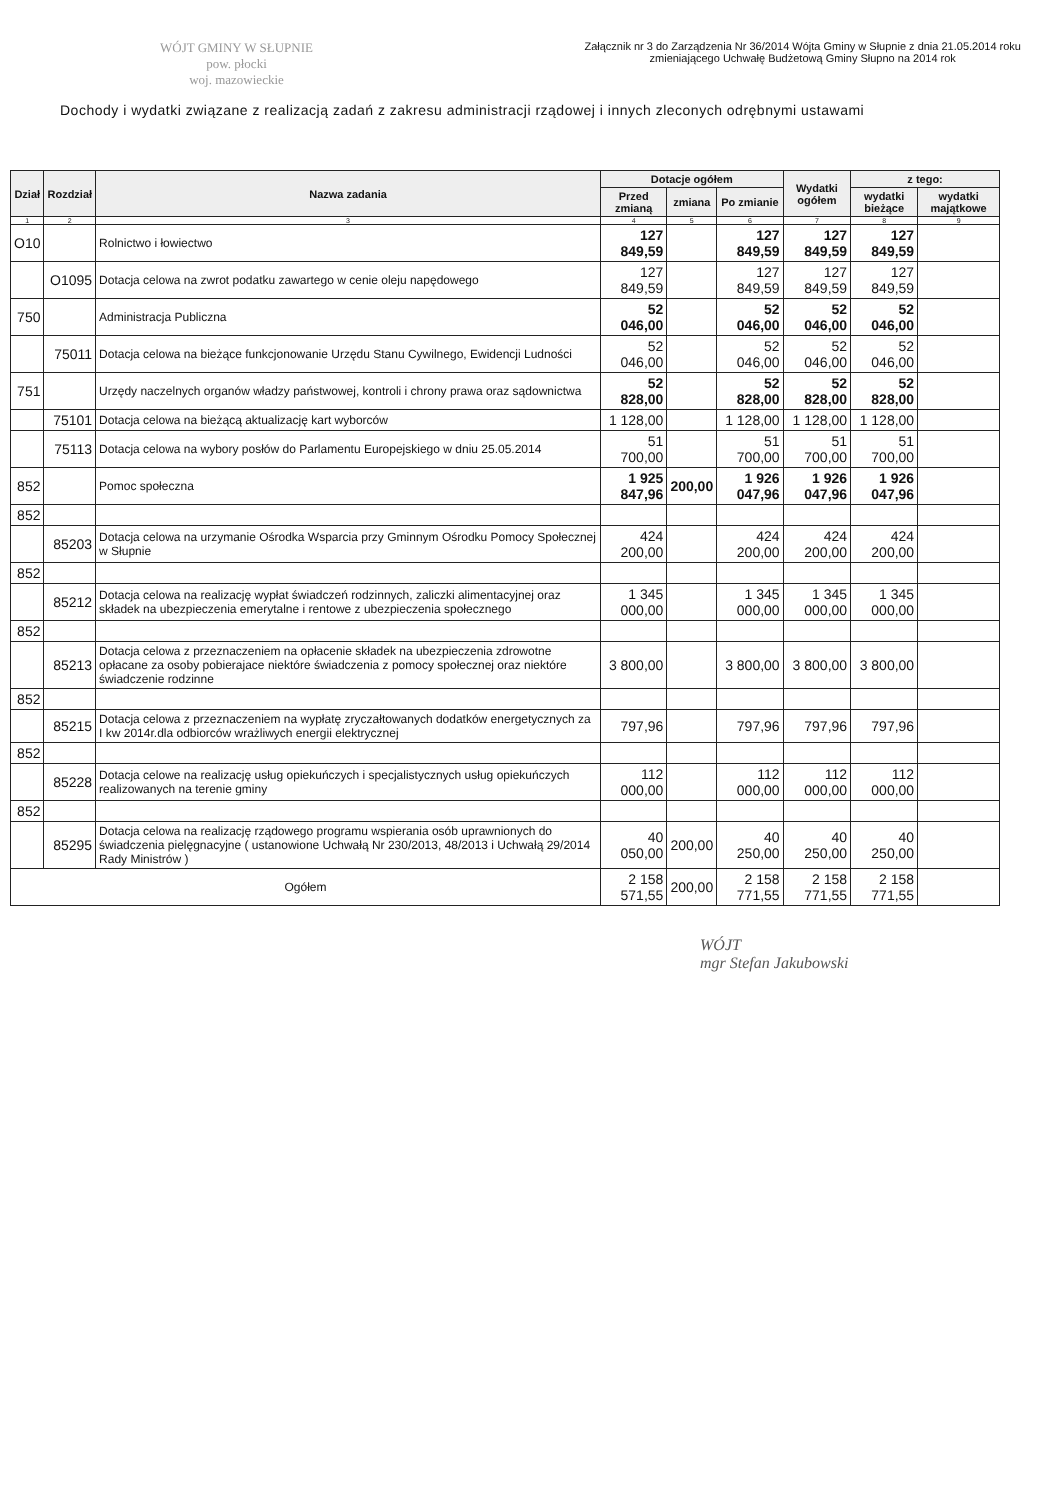WÓJT GMINY W SŁUPNIE
pow. płocki
woj. mazowieckie
Załącznik nr 3 do Zarządzenia Nr 36/2014 Wójta Gminy w Słupnie z dnia 21.05.2014 roku
zmieniającego Uchwałę Budżetową Gminy Słupno na 2014 rok
Dochody i wydatki związane z realizacją zadań z zakresu administracji rządowej i innych zleconych odrębnymi ustawami
| Dział | Rozdział | Nazwa zadania | Dotacje ogółem | | | Wydatki ogółem | z tego: | |
| --- | --- | --- | --- | --- | --- | --- | --- | --- |
| | | | Przed zmianą | zmiana | Po zmianie | | wydatki bieżące | wydatki majątkowe |
| 1 | 2 | 3 | 4 | 5 | 6 | 7 | 8 | 9 |
| O10 | | Rolnictwo i łowiectwo | 127 849,59 | | 127 849,59 | 127 849,59 | 127 849,59 | |
| | O1095 | Dotacja celowa na zwrot podatku zawartego w cenie oleju napędowego | 127 849,59 | | 127 849,59 | 127 849,59 | 127 849,59 | |
| 750 | | Administracja Publiczna | 52 046,00 | | 52 046,00 | 52 046,00 | 52 046,00 | |
| | 75011 | Dotacja celowa na bieżące funkcjonowanie Urzędu Stanu Cywilnego, Ewidencji Ludności | 52 046,00 | | 52 046,00 | 52 046,00 | 52 046,00 | |
| 751 | | Urzędy naczelnych organów władzy państwowej, kontroli i chrony prawa oraz sądownictwa | 52 828,00 | | 52 828,00 | 52 828,00 | 52 828,00 | |
| | 75101 | Dotacja celowa na bieżącą aktualizację kart wyborców | 1 128,00 | | 1 128,00 | 1 128,00 | 1 128,00 | |
| | 75113 | Dotacja celowa na wybory posłów do Parlamentu Europejskiego w dniu 25.05.2014 | 51 700,00 | | 51 700,00 | 51 700,00 | 51 700,00 | |
| 852 | | Pomoc społeczna | 1 925 847,96 | 200,00 | 1 926 047,96 | 1 926 047,96 | 1 926 047,96 | |
| 852 | | | | | | | | |
| | 85203 | Dotacja celowa na urzymanie Ośrodka Wsparcia przy Gminnym Ośrodku Pomocy Społecznej w Słupnie | 424 200,00 | | 424 200,00 | 424 200,00 | 424 200,00 | |
| 852 | | | | | | | | |
| | 85212 | Dotacja celowa na realizację wypłat świadczeń rodzinnych, zaliczki alimentacyjnej oraz składek na ubezpieczenia emerytalne i rentowe z ubezpieczenia społecznego | 1 345 000,00 | | 1 345 000,00 | 1 345 000,00 | 1 345 000,00 | |
| 852 | | | | | | | | |
| | 85213 | Dotacja celowa z przeznaczeniem na opłacenie składek na ubezpieczenia zdrowotne opłacane za osoby pobierajace niektóre świadczenia z pomocy społecznej oraz niektóre świadczenie rodzinne | 3 800,00 | | 3 800,00 | 3 800,00 | 3 800,00 | |
| 852 | | | | | | | | |
| | 85215 | Dotacja celowa z przeznaczeniem na wypłatę zryczałtowanych dodatków energetycznych za I kw 2014r.dla odbiorców wrażliwych energii elektrycznej | 797,96 | | 797,96 | 797,96 | 797,96 | |
| 852 | | | | | | | | |
| | 85228 | Dotacja celowe na realizację usług opiekuńczych i specjalistycznych usług opiekuńczych realizowanych na terenie gminy | 112 000,00 | | 112 000,00 | 112 000,00 | 112 000,00 | |
| 852 | | | | | | | | |
| | 85295 | Dotacja celowa na realizację rządowego programu wspierania osób uprawnionych do świadczenia pielęgnacyjne ( ustanowione Uchwałą Nr 230/2013, 48/2013 i Uchwałą 29/2014 Rady Ministrów ) | 40 050,00 | 200,00 | 40 250,00 | 40 250,00 | 40 250,00 | |
| Ogółem | | | 2 158 571,55 | 200,00 | 2 158 771,55 | 2 158 771,55 | 2 158 771,55 | |
WÓJT
mgr Stefan Jakubowski